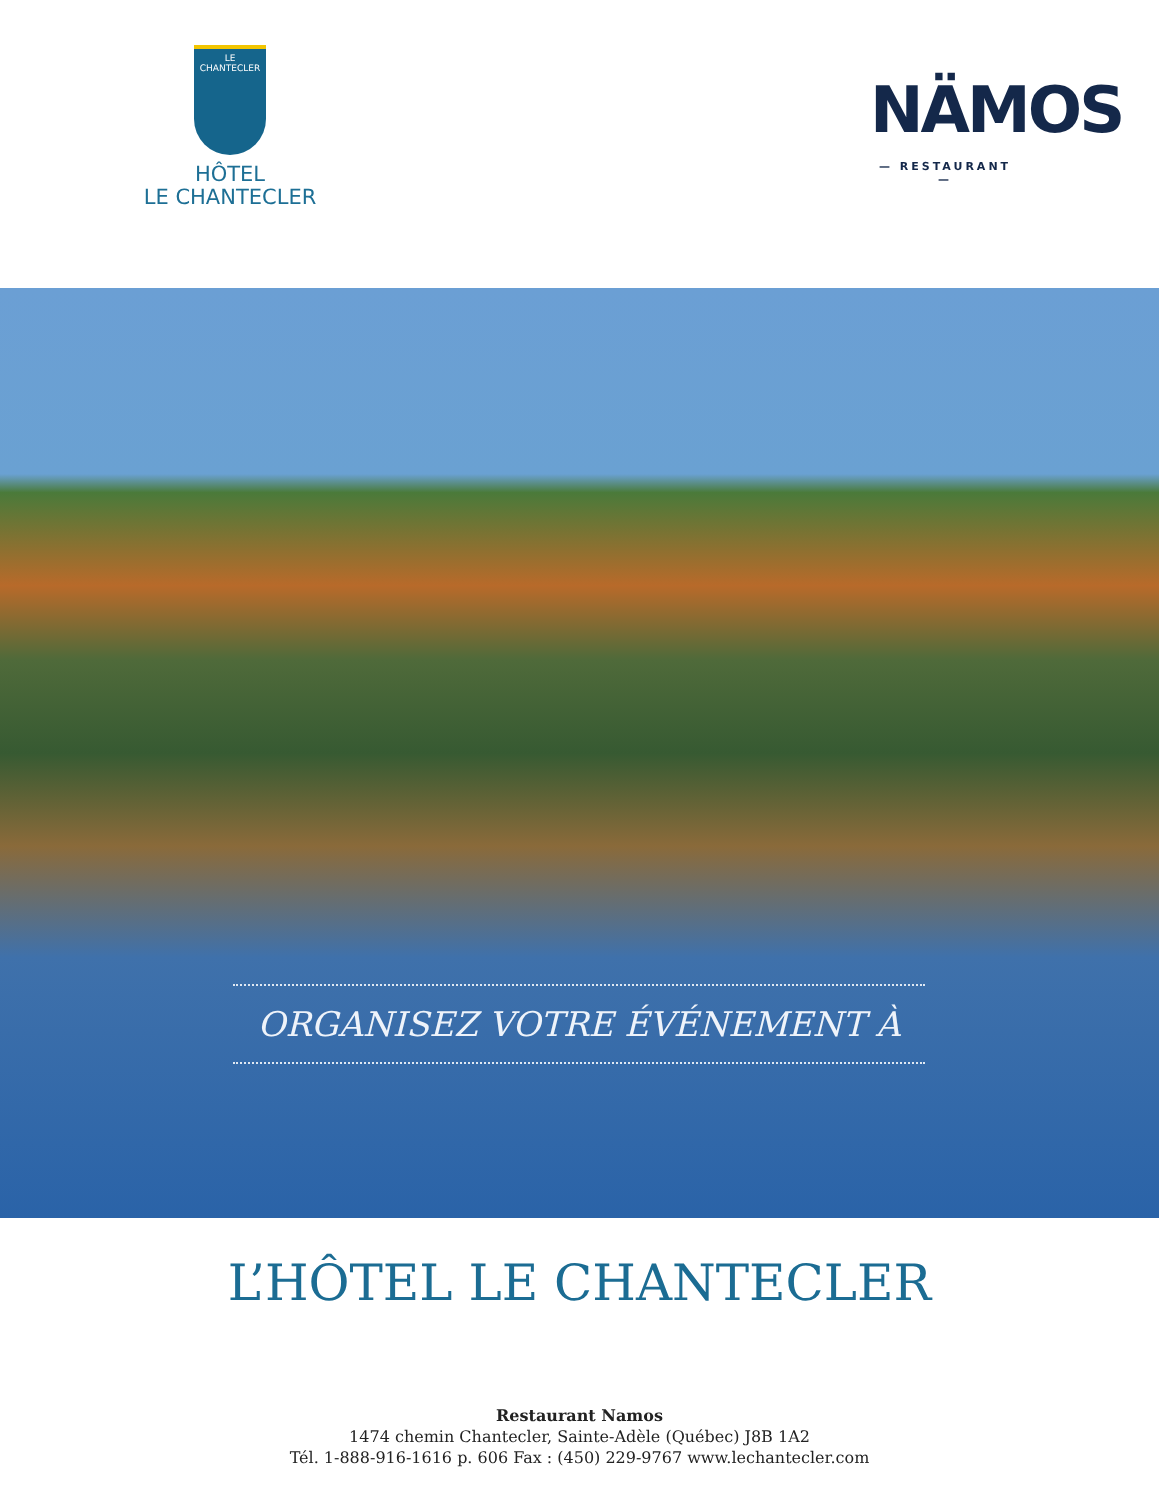LE
CHANTECLER
HÔTEL
LE CHANTECLER
NÄMOS
— RESTAURANT —
ORGANISEZ VOTRE ÉVÉNEMENT À
L’HÔTEL LE CHANTECLER
Restaurant Namos
1474 chemin Chantecler, Sainte-Adèle (Québec) J8B 1A2
Tél. 1-888-916-1616 p. 606 Fax : (450) 229-9767 www.lechantecler.com